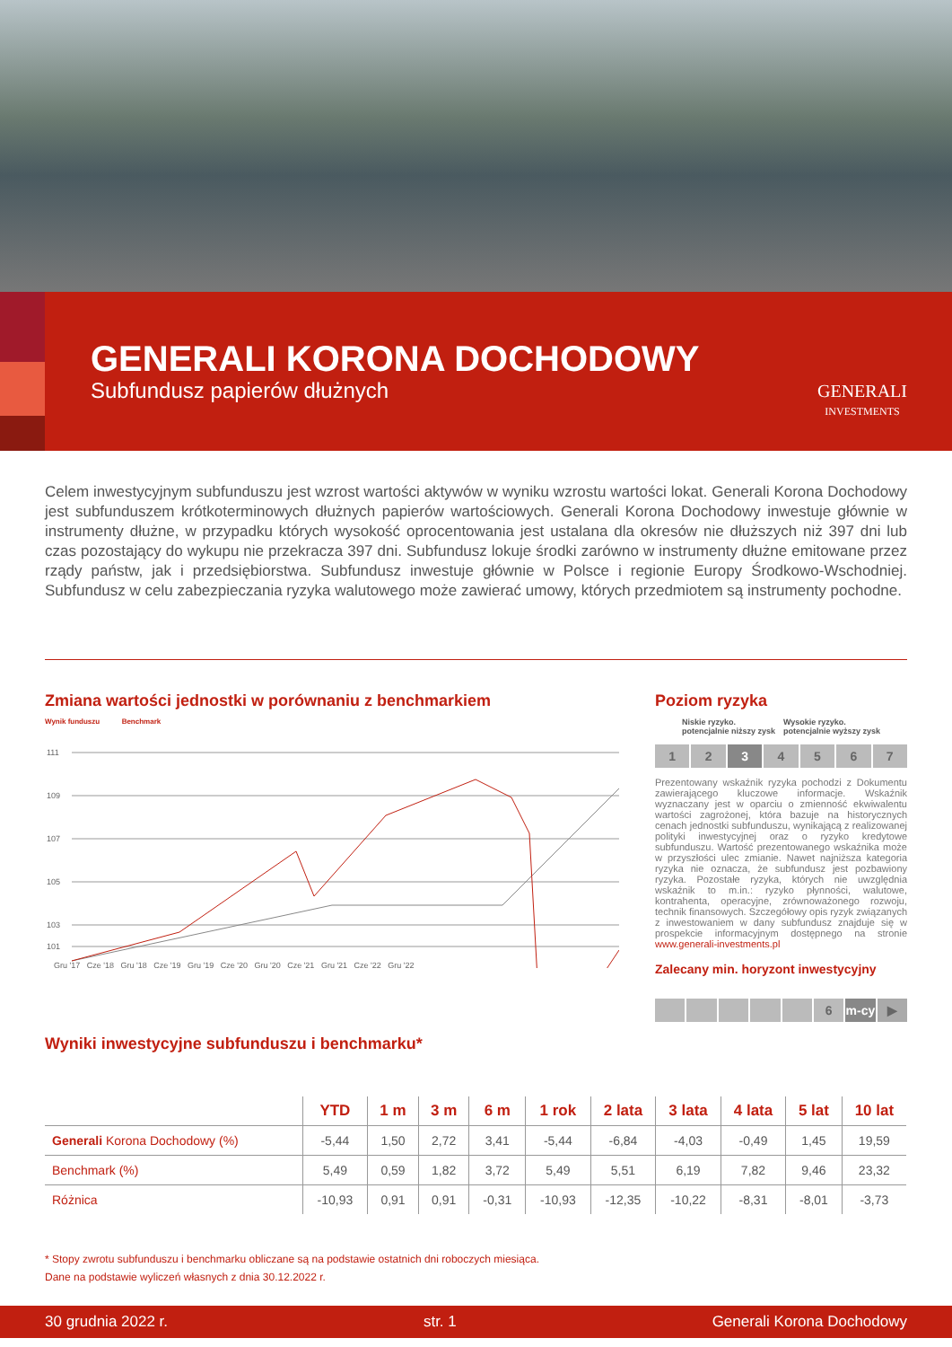GENERALI KORONA DOCHODOWY
Subfundusz papierów dłużnych
GENERALI
INVESTMENTS
Celem inwestycyjnym subfunduszu jest wzrost wartości aktywów w wyniku wzrostu wartości lokat. Generali Korona Dochodowy jest subfunduszem krótkoterminowych dłużnych papierów wartościowych. Generali Korona Dochodowy inwestuje głównie w instrumenty dłużne, w przypadku których wysokość oprocentowania jest ustalana dla okresów nie dłuższych niż 397 dni lub czas pozostający do wykupu nie przekracza 397 dni. Subfundusz lokuje środki zarówno w instrumenty dłużne emitowane przez rządy państw, jak i przedsiębiorstwa. Subfundusz inwestuje głównie w Polsce i regionie Europy Środkowo-Wschodniej. Subfundusz w celu zabezpieczania ryzyka walutowego może zawierać umowy, których przedmiotem są instrumenty pochodne.
Zmiana wartości jednostki w porównaniu z benchmarkiem
Wynik funduszu Benchmark
111
109
107
105
103
101
Gru '17 Cze '18 Gru '18 Cze '19 Gru '19 Cze '20 Gru '20 Cze '21 Gru '21 Cze '22 Gru '22
Wyniki inwestycyjne subfunduszu i benchmarku*
Poziom ryzyka
Niskie ryzyko.
potencjalnie niższy zysk Wysokie ryzyko.
potencjalnie wyższy zysk
1 2 3 4 5 6 7
Prezentowany wskaźnik ryzyka pochodzi z Dokumentu zawierającego kluczowe informacje. Wskaźnik wyznaczany jest w oparciu o zmienność ekwiwalentu wartości zagrożonej, która bazuje na historycznych cenach jednostki subfunduszu, wynikającą z realizowanej polityki inwestycyjnej oraz o ryzyko kredytowe subfunduszu. Wartość prezentowanego wskaźnika może w przyszłości ulec zmianie. Nawet najniższa kategoria ryzyka nie oznacza, że subfundusz jest pozbawiony ryzyka. Pozostałe ryzyka, których nie uwzględnia wskaźnik to m.in.: ryzyko płynności, walutowe, kontrahenta, operacyjne, zrównoważonego rozwoju, technik finansowych. Szczegółowy opis ryzyk związanych z inwestowaniem w dany subfundusz znajduje się w prospekcie informacyjnym dostępnego na stronie www.generali-investments.pl
Zalecany min. horyzont inwestycyjny
6 m-cy ▶
| | YTD | 1 m | 3 m | 6 m | 1 rok | 2 lata | 3 lata | 4 lata | 5 lat | 10 lat |
| --- | --- | --- | --- | --- | --- | --- | --- | --- | --- | --- |
| Generali Korona Dochodowy (%) | -5,44 | 1,50 | 2,72 | 3,41 | -5,44 | -6,84 | -4,03 | -0,49 | 1,45 | 19,59 |
| Benchmark (%) | 5,49 | 0,59 | 1,82 | 3,72 | 5,49 | 5,51 | 6,19 | 7,82 | 9,46 | 23,32 |
| Różnica | -10,93 | 0,91 | 0,91 | -0,31 | -10,93 | -12,35 | -10,22 | -8,31 | -8,01 | -3,73 |
* Stopy zwrotu subfunduszu i benchmarku obliczane są na podstawie ostatnich dni roboczych miesiąca.
Dane na podstawie wyliczeń własnych z dnia 30.12.2022 r.
30 grudnia 2022 r. str. 1 Generali Korona Dochodowy